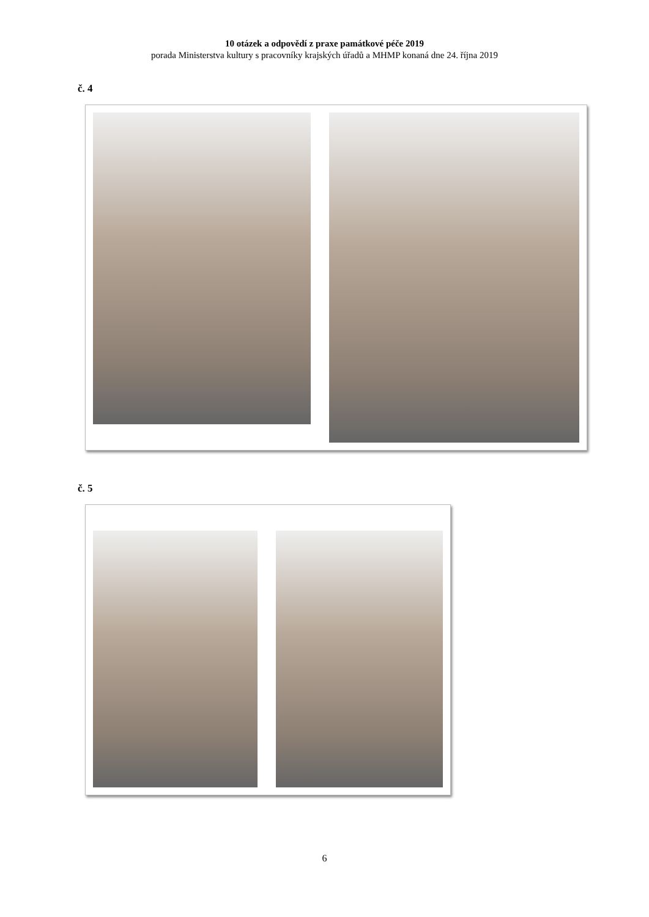10 otázek a odpovědí z praxe památkové péče 2019
porada Ministerstva kultury s pracovníky krajských úřadů a MHMP konaná dne 24. října 2019
č. 4
č. 5
6